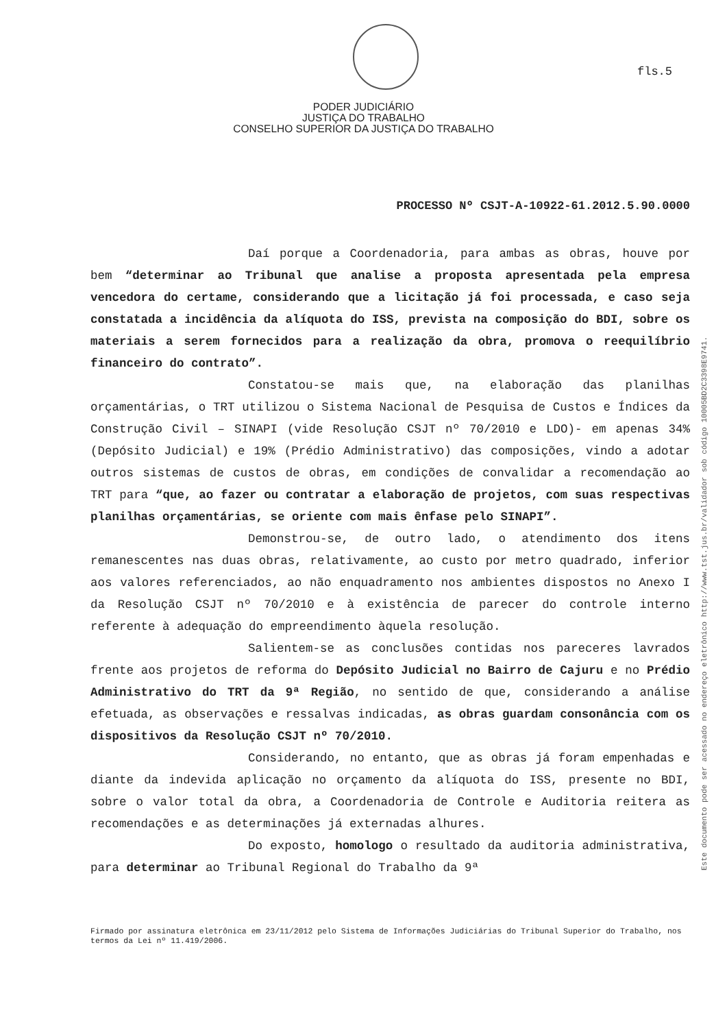fls.5
PODER JUDICIÁRIO
JUSTIÇA DO TRABALHO
CONSELHO SUPERIOR DA JUSTIÇA DO TRABALHO
PROCESSO Nº CSJT-A-10922-61.2012.5.90.0000
Daí porque a Coordenadoria, para ambas as obras, houve por bem “determinar ao Tribunal que analise a proposta apresentada pela empresa vencedora do certame, considerando que a licitação já foi processada, e caso seja constatada a incidência da alíquota do ISS, prevista na composição do BDI, sobre os materiais a serem fornecidos para a realização da obra, promova o reequilíbrio financeiro do contrato”.
Constatou-se mais que, na elaboração das planilhas orçamentárias, o TRT utilizou o Sistema Nacional de Pesquisa de Custos e Índices da Construção Civil – SINAPI (vide Resolução CSJT nº 70/2010 e LDO)- em apenas 34% (Depósito Judicial) e 19% (Prédio Administrativo) das composições, vindo a adotar outros sistemas de custos de obras, em condições de convalidar a recomendação ao TRT para “que, ao fazer ou contratar a elaboração de projetos, com suas respectivas planilhas orçamentárias, se oriente com mais ênfase pelo SINAPI”.
Demonstrou-se, de outro lado, o atendimento dos itens remanescentes nas duas obras, relativamente, ao custo por metro quadrado, inferior aos valores referenciados, ao não enquadramento nos ambientes dispostos no Anexo I da Resolução CSJT nº 70/2010 e à existência de parecer do controle interno referente à adequação do empreendimento àquela resolução.
Salientem-se as conclusões contidas nos pareceres lavrados frente aos projetos de reforma do Depósito Judicial no Bairro de Cajuru e no Prédio Administrativo do TRT da 9ª Região, no sentido de que, considerando a análise efetuada, as observações e ressalvas indicadas, as obras guardam consonância com os dispositivos da Resolução CSJT nº 70/2010.
Considerando, no entanto, que as obras já foram empenhadas e diante da indevida aplicação no orçamento da alíquota do ISS, presente no BDI, sobre o valor total da obra, a Coordenadoria de Controle e Auditoria reitera as recomendações e as determinações já externadas alhures.
Do exposto, homologo o resultado da auditoria administrativa, para determinar ao Tribunal Regional do Trabalho da 9ª
Firmado por assinatura eletrônica em 23/11/2012 pelo Sistema de Informações Judiciárias do Tribunal Superior do Trabalho, nos termos da Lei nº 11.419/2006.
Este documento pode ser acessado no endereço eletrônico http://www.tst.jus.br/validador sob código 10005BD2C3398E9741.